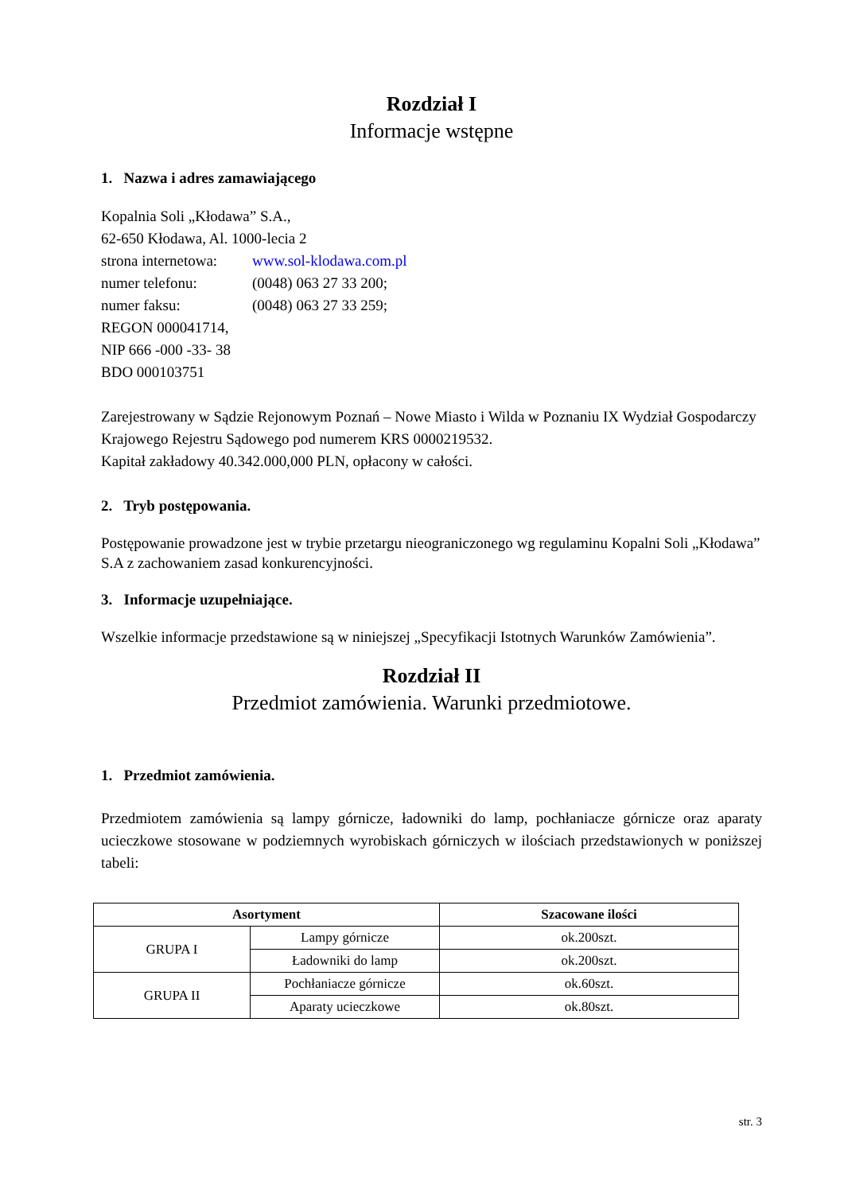Rozdział I
Informacje wstępne
1. Nazwa i adres zamawiającego
Kopalnia Soli „Kłodawa” S.A.,
62-650 Kłodawa, Al. 1000-lecia 2
strona internetowa: www.sol-klodawa.com.pl
numer telefonu: (0048) 063 27 33 200;
numer faksu: (0048) 063 27 33 259;
REGON 000041714,
NIP 666 -000 -33- 38
BDO 000103751
Zarejestrowany w Sądzie Rejonowym Poznań – Nowe Miasto i Wilda w Poznaniu IX Wydział Gospodarczy Krajowego Rejestru Sądowego pod numerem KRS 0000219532.
Kapitał zakładowy 40.342.000,000 PLN, opłacony w całości.
2. Tryb postępowania.
Postępowanie prowadzone jest w trybie przetargu nieograniczonego wg regulaminu Kopalni Soli „Kłodawa” S.A z zachowaniem zasad konkurencyjności.
3. Informacje uzupełniające.
Wszelkie informacje przedstawione są w niniejszej „Specyfikacji Istotnych Warunków Zamówienia”.
Rozdział II
Przedmiot zamówienia. Warunki przedmiotowe.
1. Przedmiot zamówienia.
Przedmiotem zamówienia są lampy górnicze, ładowniki do lamp, pochłaniacze górnicze oraz aparaty ucieczkowe stosowane w podziemnych wyrobiskach górniczych w ilościach przedstawionych w poniższej tabeli:
| Asortyment | | Szacowane ilości |
| --- | --- | --- |
| GRUPA I | Lampy górnicze | ok.200szt. |
| | Ładowniki do lamp | ok.200szt. |
| GRUPA II | Pochłaniacze górnicze | ok.60szt. |
| | Aparaty ucieczkowe | ok.80szt. |
str. 3